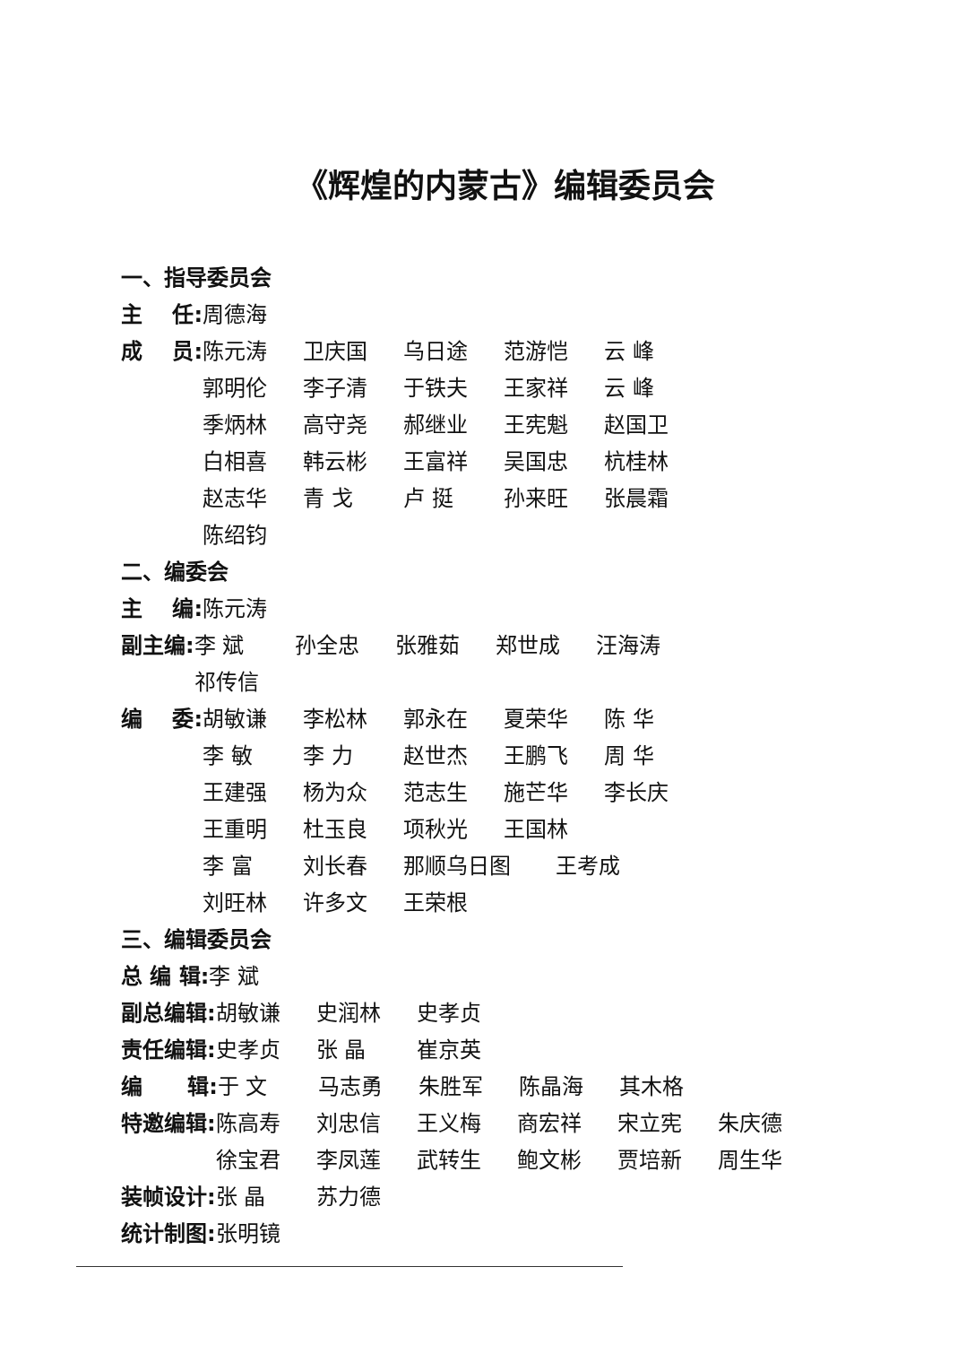《辉煌的内蒙古》编辑委员会
一、指导委员会
主 任: 周德海
成 员: 陈元涛 卫庆国 乌日途 范游恺 云 峰
郭明伦 李子清 于铁夫 王家祥 云 峰
季炳林 高守尧 郝继业 王宪魁 赵国卫
白相喜 韩云彬 王富祥 吴国忠 杭桂林
赵志华 青 戈 卢 挺 孙来旺 张晨霜
陈绍钧
二、编委会
主 编: 陈元涛
副主编: 李 斌 孙全忠 张雅茹 郑世成 汪海涛
祁传信
编 委: 胡敏谦 李松林 郭永在 夏荣华 陈 华
李 敏 李 力 赵世杰 王鹏飞 周 华
王建强 杨为众 范志生 施芒华 李长庆
王重明 杜玉良 项秋光 王国林
李 富 刘长春 那顺乌日图 王考成
刘旺林 许多文 王荣根
三、编辑委员会
总 编 辑: 李 斌
副总编辑: 胡敏谦 史润林 史孝贞
责任编辑: 史孝贞 张 晶 崔京英
编 辑: 于 文 马志勇 朱胜军 陈晶海 其木格
特邀编辑: 陈高寿 刘忠信 王义梅 商宏祥 宋立宪 朱庆德
徐宝君 李凤莲 武转生 鲍文彬 贾培新 周生华
装帧设计: 张 晶 苏力德
统计制图: 张明镜